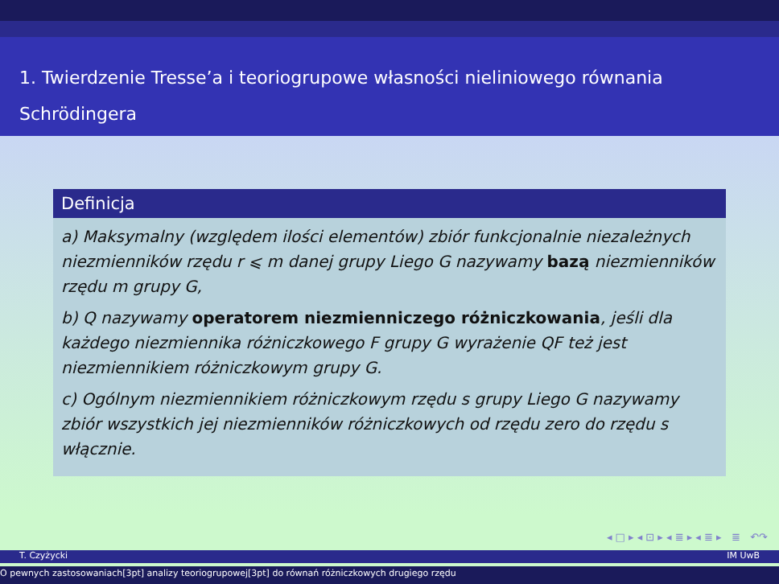1. Twierdzenie Tresse’a i teoriogrupowe własności nieliniowego równania Schrödingera
Definicja
a) Maksymalny (względem ilości elementów) zbiór funkcjonalnie niezależnych niezmienników rzędu r ⩽ m danej grupy Liego G nazywamy bazą niezmienników rzędu m grupy G,
b) Q nazywamy operatorem niezmienniczego różniczkowania, jeśli dla każdego niezmiennika różniczkowego F grupy G wyrażenie QF też jest niezmiennikiem różniczkowym grupy G.
c) Ogólnym niezmiennikiem różniczkowym rzędu s grupy Liego G nazywamy zbiór wszystkich jej niezmienników różniczkowych od rzędu zero do rzędu s włącznie.
◂ □ ▸ ◂ ⊡ ▸ ◂ ≣ ▸ ◂ ≣ ▸ ≣ ↶↷
T. Czyżycki IM UwB
O pewnych zastosowaniach[3pt] analizy teoriogrupowej[3pt] do równań różniczkowych drugiego rzędu